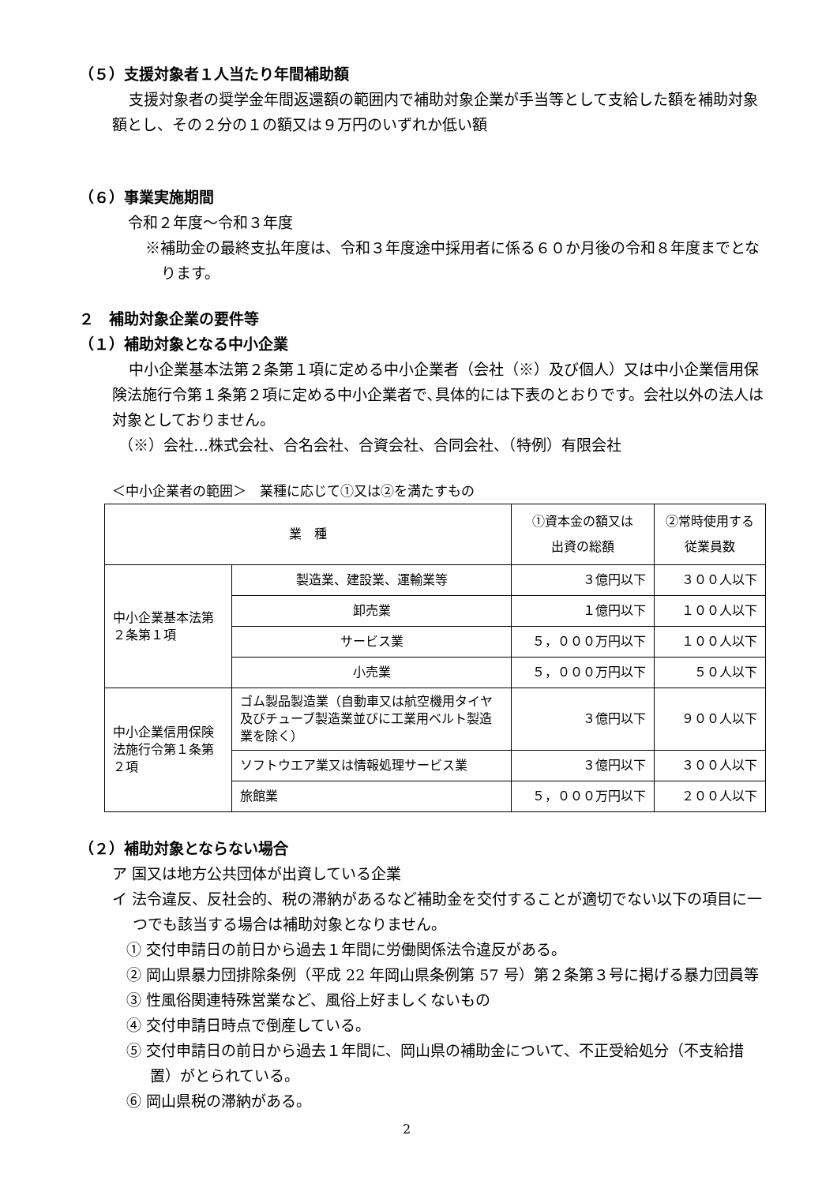（５）支援対象者１人当たり年間補助額
支援対象者の奨学金年間返還額の範囲内で補助対象企業が手当等として支給した額を補助対象額とし、その２分の１の額又は９万円のいずれか低い額
（６）事業実施期間
令和２年度～令和３年度
※補助金の最終支払年度は、令和３年度途中採用者に係る６０か月後の令和８年度までとなります。
２　補助対象企業の要件等
（１）補助対象となる中小企業
中小企業基本法第２条第１項に定める中小企業者（会社（※）及び個人）又は中小企業信用保険法施行令第１条第２項に定める中小企業者で､具体的には下表のとおりです。会社以外の法人は対象としておりません。
（※）会社…株式会社、合名会社、合資会社、合同会社、（特例）有限会社
＜中小企業者の範囲＞　業種に応じて①又は②を満たすもの
| 業 種 | | ①資本金の額又は 出資の総額 | ②常時使用する 従業員数 |
| 中小企業基本法第２条第１項 | 製造業、建設業、運輸業等 | ３億円以下 | ３００人以下 |
| | 卸売業 | １億円以下 | １００人以下 |
| | サービス業 | ５，０００万円以下 | １００人以下 |
| | 小売業 | ５，０００万円以下 | ５０人以下 |
| 中小企業信用保険法施行令第１条第２項 | ゴム製品製造業（自動車又は航空機用タイヤ及びチューブ製造業並びに工業用ベルト製造業を除く） | ３億円以下 | ９００人以下 |
| | ソフトウエア業又は情報処理サービス業 | ３億円以下 | ３００人以下 |
| | 旅館業 | ５，０００万円以下 | ２００人以下 |
（２）補助対象とならない場合
ア 国又は地方公共団体が出資している企業
イ 法令違反、反社会的、税の滞納があるなど補助金を交付することが適切でない以下の項目に一つでも該当する場合は補助対象となりません。
① 交付申請日の前日から過去１年間に労働関係法令違反がある。
② 岡山県暴力団排除条例（平成 22 年岡山県条例第 57 号）第２条第３号に掲げる暴力団員等
③ 性風俗関連特殊営業など、風俗上好ましくないもの
④ 交付申請日時点で倒産している。
⑤ 交付申請日の前日から過去１年間に、岡山県の補助金について、不正受給処分（不支給措置）がとられている。
⑥ 岡山県税の滞納がある。
2